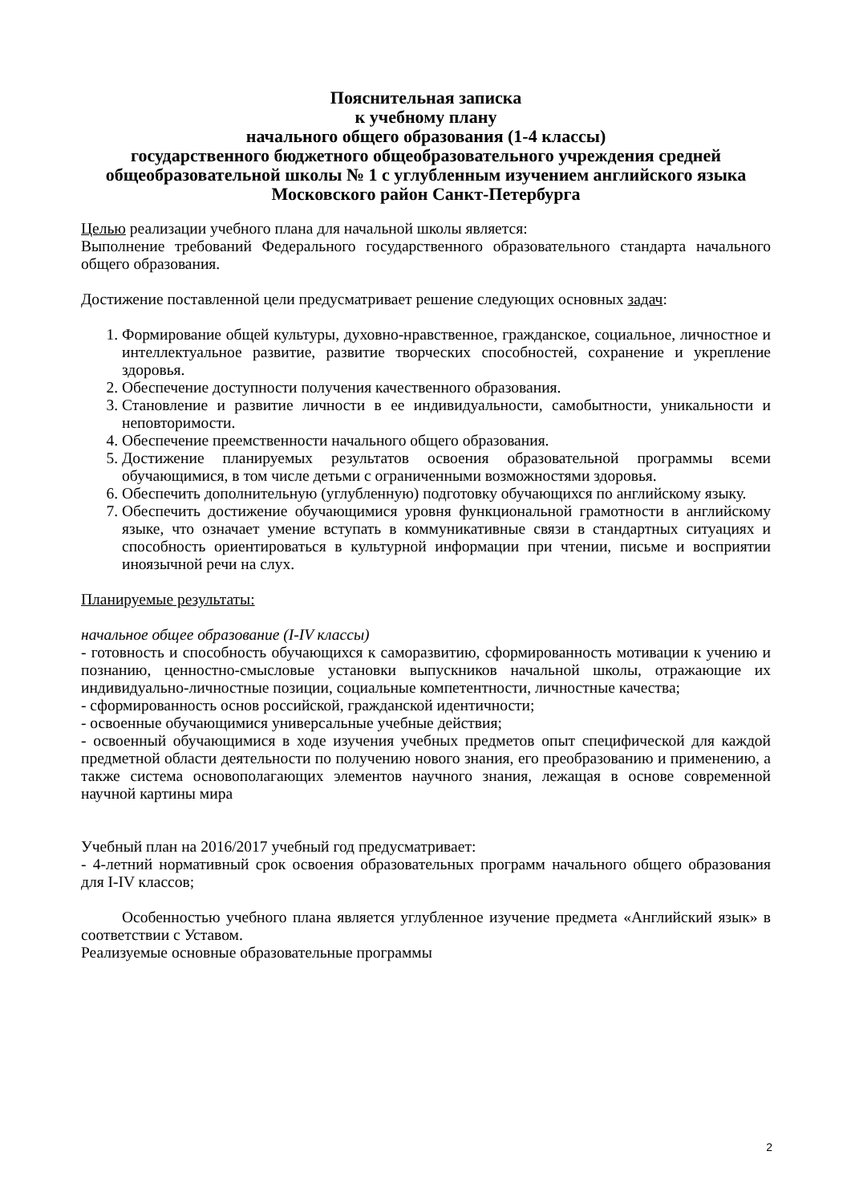Пояснительная записка
к учебному плану
начального общего образования (1-4 классы)
государственного бюджетного общеобразовательного учреждения средней общеобразовательной школы № 1 с углубленным изучением английского языка
Московского район Санкт-Петербурга
Целью реализации учебного плана для начальной школы является:
Выполнение требований Федерального государственного образовательного стандарта начального общего образования.
Достижение поставленной цели предусматривает решение следующих основных задач:
1. Формирование общей культуры, духовно-нравственное, гражданское, социальное, личностное и интеллектуальное развитие, развитие творческих способностей, сохранение и укрепление здоровья.
2. Обеспечение доступности получения качественного образования.
3. Становление и развитие личности в ее индивидуальности, самобытности, уникальности и неповторимости.
4. Обеспечение преемственности начального общего образования.
5. Достижение планируемых результатов освоения образовательной программы всеми обучающимися, в том числе детьми с ограниченными возможностями здоровья.
6. Обеспечить дополнительную (углубленную) подготовку обучающихся по английскому языку.
7. Обеспечить достижение обучающимися уровня функциональной грамотности в английскому языке, что означает умение вступать в коммуникативные связи в стандартных ситуациях и способность ориентироваться в культурной информации при чтении, письме и восприятии иноязычной речи на слух.
Планируемые результаты:
начальное общее образование (I-IV классы)
- готовность и способность обучающихся к саморазвитию, сформированность мотивации к учению и познанию, ценностно-смысловые установки выпускников начальной школы, отражающие их индивидуально-личностные позиции, социальные компетентности, личностные качества;
- сформированность основ российской, гражданской идентичности;
- освоенные обучающимися универсальные учебные действия;
- освоенный обучающимися в ходе изучения учебных предметов опыт специфической для каждой предметной области деятельности по получению нового знания, его преобразованию и применению, а также система основополагающих элементов научного знания, лежащая в основе современной научной картины мира
Учебный план на 2016/2017 учебный год предусматривает:
- 4-летний нормативный срок освоения образовательных программ начального общего образования для I-IV классов;
Особенностью учебного плана является углубленное изучение предмета «Английский язык» в соответствии с Уставом.
Реализуемые основные образовательные программы
2